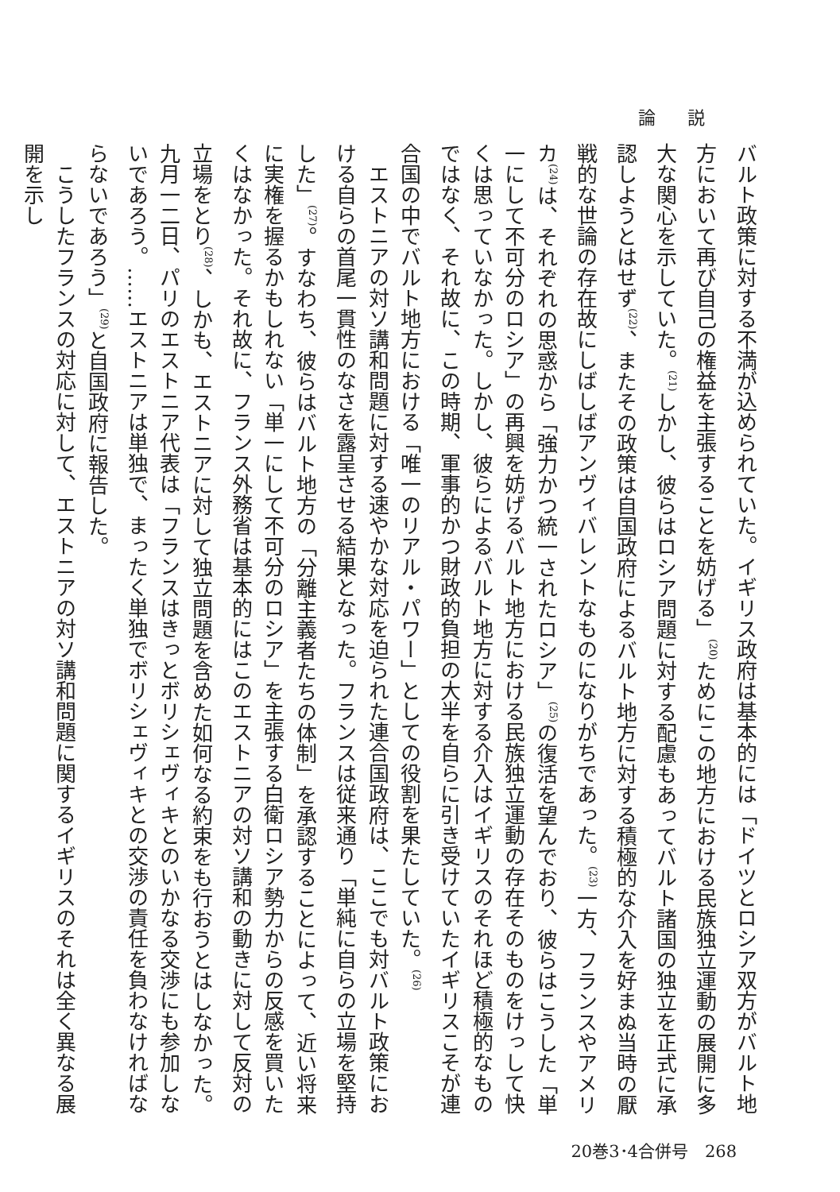論説
バルト政策に対する不満が込められていた。イギリス政府は基本的には「ドイツとロシア双方がバルト地方において再び自己の権益を主張することを妨げる」<sup>(20)</sup>ためにこの地方における民族独立運動の展開に多大な関心を示していた。<sup>(21)</sup>しかし、彼らはロシア問題に対する配慮もあってバルト諸国の独立を正式に承認しようとはせず<sup>(22)</sup>、またその政策は自国政府によるバルト地方に対する積極的な介入を好まぬ当時の厭戦的な世論の存在故にしばしばアンヴィバレントなものになりがちであった。<sup>(23)</sup>一方、フランスやアメリカ<sup>(24)</sup>は、それぞれの思惑から「強力かつ統一されたロシア」<sup>(25)</sup>の復活を望んでおり、彼らはこうした「単一にして不可分のロシア」の再興を妨げるバルト地方における民族独立運動の存在そのものをけっして快くは思っていなかった。しかし、彼らによるバルト地方に対する介入はイギリスのそれほど積極的なものではなく、それ故に、この時期、軍事的かつ財政的負担の大半を自らに引き受けていたイギリスこそが連合国の中でバルト地方における「唯一のリアル・パワー」としての役割を果たしていた。<sup>(26)</sup>
エストニアの対ソ講和問題に対する速やかな対応を迫られた連合国政府は、ここでも対バルト政策における自らの首尾一貫性のなさを露呈させる結果となった。フランスは従来通り「単純に自らの立場を堅持した」<sup>(27)</sup>。すなわち、彼らはバルト地方の「分離主義者たちの体制」を承認することによって、近い将来に実権を握るかもしれない「単一にして不可分のロシア」を主張する白衛ロシア勢力からの反感を買いたくはなかった。それ故に、フランス外務省は基本的にはこのエストニアの対ソ講和の動きに対して反対の立場をとり<sup>(28)</sup>、しかも、エストニアに対して独立問題を含めた如何なる約束をも行おうとはしなかった。九月一二日、パリのエストニア代表は「フランスはきっとボリシェヴィキとのいかなる交渉にも参加しないであろう。……エストニアは単独で、まったく単独でボリシェヴィキとの交渉の責任を負わなければならないであろう」<sup>(29)</sup>と自国政府に報告した。
こうしたフランスの対応に対して、エストニアの対ソ講和問題に関するイギリスのそれは全く異なる展開を示し
20巻3･4合併号　268